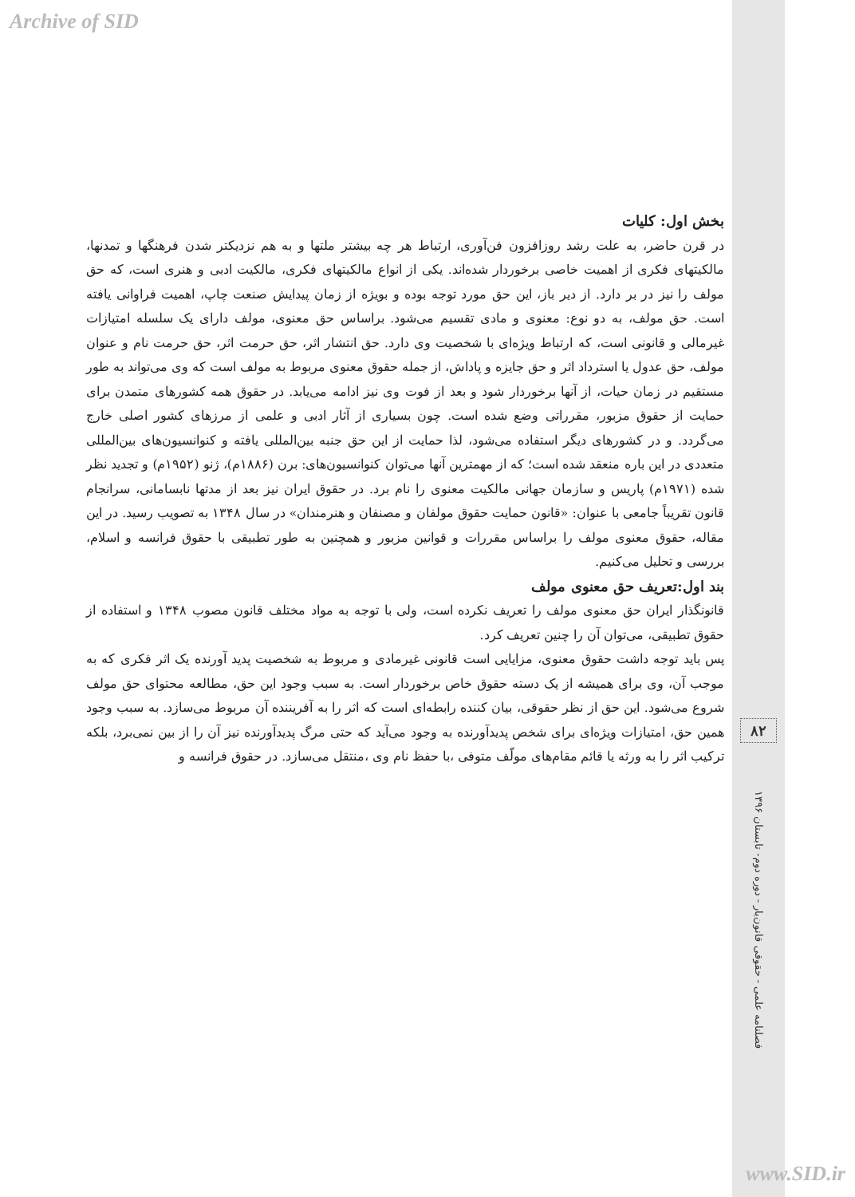Archive of SID
بخش اول: کلیات
در قرن حاضر، به علت رشد روزافزون فن‌آوری، ارتباط هر چه بیشتر ملتها و به هم نزدیکتر شدن فرهنگها و تمدنها، مالکیتهای فکری از اهمیت خاصی برخوردار شده‌اند. یکی از انواع مالکیتهای فکری، مالکیت ادبی و هنری است، که حق مولف را نیز در بر دارد. از دیر باز، این حق مورد توجه بوده و بویژه از زمان پیدایش صنعت چاپ، اهمیت فراوانی یافته است. حق مولف، به دو نوع: معنوی و مادی تقسیم می‌شود. براساس حق معنوی، مولف دارای یک سلسله امتیازات غیرمالی و قانونی است، که ارتباط ویژه‌ای با شخصیت وی دارد. حق انتشار اثر، حق حرمت اثر، حق حرمت نام و عنوان مولف، حق عدول یا استرداد اثر و حق جایزه و پاداش، از جمله حقوق معنوی مربوط به مولف است که وی می‌تواند به طور مستقیم در زمان حیات، از آنها برخوردار شود و بعد از فوت وی نیز ادامه می‌یابد. در حقوق همه کشورهای متمدن برای حمایت از حقوق مزبور، مقرراتی وضع شده است. چون بسیاری از آثار ادبی و علمی از مرزهای کشور اصلی خارج می‌گردد. و در کشورهای دیگر استفاده می‌شود، لذا حمایت از این حق جنبه بین‌المللی یافته و کنوانسیون‌های بین‌المللی متعددی در این باره منعقد شده است؛ که از مهمترین آنها می‌توان کنوانسیون‌های: برن (۱۸۸۶م)، ژنو (۱۹۵۲م) و تجدید نظر شده (۱۹۷۱م) پاریس و سازمان جهانی مالکیت معنوی را نام برد. در حقوق ایران نیز بعد از مدتها نابسامانی، سرانجام قانون تقریباً جامعی با عنوان: «قانون حمایت حقوق مولفان و مصنفان و هنرمندان» در سال ۱۳۴۸ به تصویب رسید. در این مقاله، حقوق معنوی مولف را براساس مقررات و قوانین مزبور و همچنین به طور تطبیقی با حقوق فرانسه و اسلام، بررسی و تحلیل می‌کنیم.
بند اول:تعریف حق معنوی مولف
قانونگذار ایران حق معنوی مولف را تعریف نکرده است، ولی با توجه به مواد مختلف قانون مصوب ۱۳۴۸ و استفاده از حقوق تطبیقی، می‌توان آن را چنین تعریف کرد.
پس باید توجه داشت حقوق معنوی، مزایایی است قانونی غیرمادی و مربوط به شخصیت پدید آورنده یک اثر فکری که به موجب آن، وی برای همیشه از یک دسته حقوق خاص برخوردار است. به سبب وجود این حق، مطالعه محتوای حق مولف شروع می‌شود. این حق از نظر حقوقی، بیان کننده رابطه‌ای است که اثر را به آفریننده آن مربوط می‌سازد. به سبب وجود همین حق، امتیازات ویژه‌ای برای شخص پدیدآورنده به وجود می‌آید که حتی مرگ پدیدآورنده نیز آن را از بین نمی‌برد، بلکه ترکیب اثر را به ورثه یا قائم مقام‌های مولّف متوفی ،با حفظ نام وی ،منتقل می‌سازد. در حقوق فرانسه و
۸۲
فصلنامه علمی - حقوقی قانون‌یار - دوره دوم- تابستان ۱۳۹۶
www.SID.ir